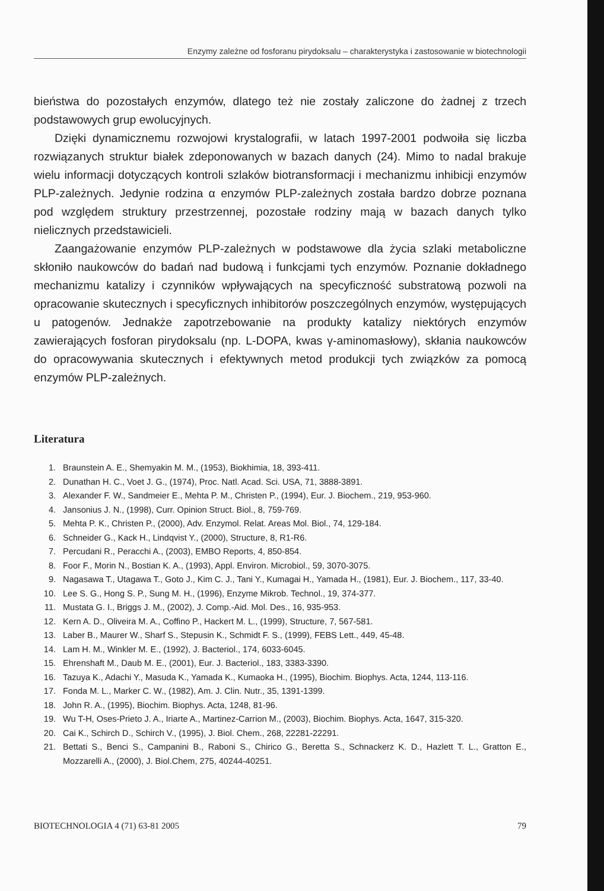Enzymy zależne od fosforanu pirydoksalu – charakterystyka i zastosowanie w biotechnologii
bieństwa do pozostałych enzymów, dlatego też nie zostały zaliczone do żadnej z trzech podstawowych grup ewolucyjnych.
Dzięki dynamicznemu rozwojowi krystalografii, w latach 1997-2001 podwoiła się liczba rozwiązanych struktur białek zdeponowanych w bazach danych (24). Mimo to nadal brakuje wielu informacji dotyczących kontroli szlaków biotransformacji i mechanizmu inhibicji enzymów PLP-zależnych. Jedynie rodzina α enzymów PLP-zależnych została bardzo dobrze poznana pod względem struktury przestrzennej, pozostałe rodziny mają w bazach danych tylko nielicznych przedstawicieli.
Zaangażowanie enzymów PLP-zależnych w podstawowe dla życia szlaki metaboliczne skłoniło naukowców do badań nad budową i funkcjami tych enzymów. Poznanie dokładnego mechanizmu katalizy i czynników wpływających na specyficzność substratową pozwoli na opracowanie skutecznych i specyficznych inhibitorów poszczególnych enzymów, występujących u patogenów. Jednakże zapotrzebowanie na produkty katalizy niektórych enzymów zawierających fosforan pirydoksalu (np. L-DOPA, kwas γ-aminomasłowy), skłania naukowców do opracowywania skutecznych i efektywnych metod produkcji tych związków za pomocą enzymów PLP-zależnych.
Literatura
1. Braunstein A. E., Shemyakin M. M., (1953), Biokhimia, 18, 393-411.
2. Dunathan H. C., Voet J. G., (1974), Proc. Natl. Acad. Sci. USA, 71, 3888-3891.
3. Alexander F. W., Sandmeier E., Mehta P. M., Christen P., (1994), Eur. J. Biochem., 219, 953-960.
4. Jansonius J. N., (1998), Curr. Opinion Struct. Biol., 8, 759-769.
5. Mehta P. K., Christen P., (2000), Adv. Enzymol. Relat. Areas Mol. Biol., 74, 129-184.
6. Schneider G., Kack H., Lindqvist Y., (2000), Structure, 8, R1-R6.
7. Percudani R., Peracchi A., (2003), EMBO Reports, 4, 850-854.
8. Foor F., Morin N., Bostian K. A., (1993), Appl. Environ. Microbiol., 59, 3070-3075.
9. Nagasawa T., Utagawa T., Goto J., Kim C. J., Tani Y., Kumagai H., Yamada H., (1981), Eur. J. Biochem., 117, 33-40.
10. Lee S. G., Hong S. P., Sung M. H., (1996), Enzyme Mikrob. Technol., 19, 374-377.
11. Mustata G. I., Briggs J. M., (2002), J. Comp.-Aid. Mol. Des., 16, 935-953.
12. Kern A. D., Oliveira M. A., Coffino P., Hackert M. L., (1999), Structure, 7, 567-581.
13. Laber B., Maurer W., Sharf S., Stepusin K., Schmidt F. S., (1999), FEBS Lett., 449, 45-48.
14. Lam H. M., Winkler M. E., (1992), J. Bacteriol., 174, 6033-6045.
15. Ehrenshaft M., Daub M. E., (2001), Eur. J. Bacteriol., 183, 3383-3390.
16. Tazuya K., Adachi Y., Masuda K., Yamada K., Kumaoka H., (1995), Biochim. Biophys. Acta, 1244, 113-116.
17. Fonda M. L., Marker C. W., (1982), Am. J. Clin. Nutr., 35, 1391-1399.
18. John R. A., (1995), Biochim. Biophys. Acta, 1248, 81-96.
19. Wu T-H, Oses-Prieto J. A., Iriarte A., Martinez-Carrion M., (2003), Biochim. Biophys. Acta, 1647, 315-320.
20. Cai K., Schirch D., Schirch V., (1995), J. Biol. Chem., 268, 22281-22291.
21. Bettati S., Benci S., Campanini B., Raboni S., Chirico G., Beretta S., Schnackerz K. D., Hazlett T. L., Gratton E., Mozzarelli A., (2000), J. Biol.Chem, 275, 40244-40251.
BIOTECHNOLOGIA 4 (71) 63-81 2005 79